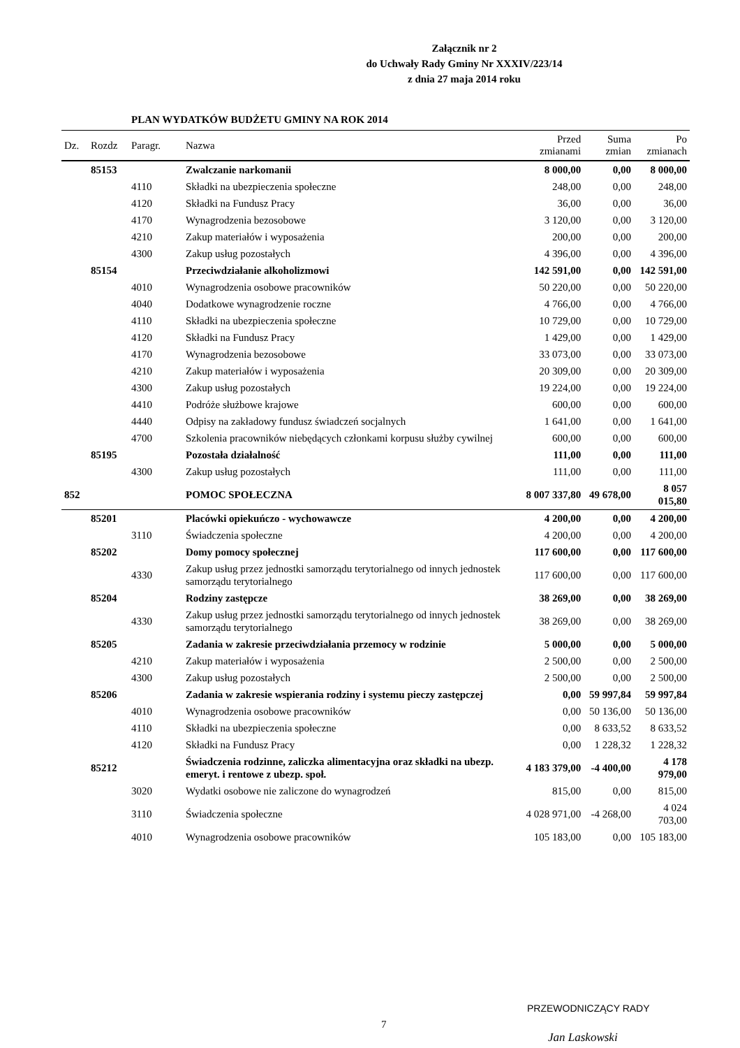Załącznik nr 2
do Uchwały Rady Gminy Nr XXXIV/223/14
z dnia 27 maja 2014 roku
PLAN WYDATKÓW BUDŻETU GMINY NA ROK 2014
| Dz. | Rozdz | Paragr. | Nazwa | Przed zmianami | Suma zmian | Po zmianach |
| --- | --- | --- | --- | --- | --- | --- |
| | 85153 | | Zwalczanie narkomanii | 8 000,00 | 0,00 | 8 000,00 |
| | | 4110 | Składki na ubezpieczenia społeczne | 248,00 | 0,00 | 248,00 |
| | | 4120 | Składki na Fundusz Pracy | 36,00 | 0,00 | 36,00 |
| | | 4170 | Wynagrodzenia bezosobowe | 3 120,00 | 0,00 | 3 120,00 |
| | | 4210 | Zakup materiałów i wyposażenia | 200,00 | 0,00 | 200,00 |
| | | 4300 | Zakup usług pozostałych | 4 396,00 | 0,00 | 4 396,00 |
| | 85154 | | Przeciwdziałanie alkoholizmowi | 142 591,00 | 0,00 | 142 591,00 |
| | | 4010 | Wynagrodzenia osobowe pracowników | 50 220,00 | 0,00 | 50 220,00 |
| | | 4040 | Dodatkowe wynagrodzenie roczne | 4 766,00 | 0,00 | 4 766,00 |
| | | 4110 | Składki na ubezpieczenia społeczne | 10 729,00 | 0,00 | 10 729,00 |
| | | 4120 | Składki na Fundusz Pracy | 1 429,00 | 0,00 | 1 429,00 |
| | | 4170 | Wynagrodzenia bezosobowe | 33 073,00 | 0,00 | 33 073,00 |
| | | 4210 | Zakup materiałów i wyposażenia | 20 309,00 | 0,00 | 20 309,00 |
| | | 4300 | Zakup usług pozostałych | 19 224,00 | 0,00 | 19 224,00 |
| | | 4410 | Podróże służbowe krajowe | 600,00 | 0,00 | 600,00 |
| | | 4440 | Odpisy na zakładowy fundusz świadczeń socjalnych | 1 641,00 | 0,00 | 1 641,00 |
| | | 4700 | Szkolenia pracowników niebędących członkami korpusu służby cywilnej | 600,00 | 0,00 | 600,00 |
| | 85195 | | Pozostała działalność | 111,00 | 0,00 | 111,00 |
| | | 4300 | Zakup usług pozostałych | 111,00 | 0,00 | 111,00 |
| 852 | | | POMOC SPOŁECZNA | 8 007 337,80 | 49 678,00 | 8 057 015,80 |
| | 85201 | | Placówki opiekuńczo - wychowawcze | 4 200,00 | 0,00 | 4 200,00 |
| | | 3110 | Świadczenia społeczne | 4 200,00 | 0,00 | 4 200,00 |
| | 85202 | | Domy pomocy społecznej | 117 600,00 | 0,00 | 117 600,00 |
| | | 4330 | Zakup usług przez jednostki samorządu terytorialnego od innych jednostek samorządu terytorialnego | 117 600,00 | 0,00 | 117 600,00 |
| | 85204 | | Rodziny zastępcze | 38 269,00 | 0,00 | 38 269,00 |
| | | 4330 | Zakup usług przez jednostki samorządu terytorialnego od innych jednostek samorządu terytorialnego | 38 269,00 | 0,00 | 38 269,00 |
| | 85205 | | Zadania w zakresie przeciwdziałania przemocy w rodzinie | 5 000,00 | 0,00 | 5 000,00 |
| | | 4210 | Zakup materiałów i wyposażenia | 2 500,00 | 0,00 | 2 500,00 |
| | | 4300 | Zakup usług pozostałych | 2 500,00 | 0,00 | 2 500,00 |
| | 85206 | | Zadania w zakresie wspierania rodziny i systemu pieczy zastępczej | 0,00 | 59 997,84 | 59 997,84 |
| | | 4010 | Wynagrodzenia osobowe pracowników | 0,00 | 50 136,00 | 50 136,00 |
| | | 4110 | Składki na ubezpieczenia społeczne | 0,00 | 8 633,52 | 8 633,52 |
| | | 4120 | Składki na Fundusz Pracy | 0,00 | 1 228,32 | 1 228,32 |
| | 85212 | | Świadczenia rodzinne, zaliczka alimentacyjna oraz składki na ubezp. emeryt. i rentowe z ubezp. społ. | 4 183 379,00 | -4 400,00 | 4 178 979,00 |
| | | 3020 | Wydatki osobowe nie zaliczone do wynagrodzeń | 815,00 | 0,00 | 815,00 |
| | | 3110 | Świadczenia społeczne | 4 028 971,00 | -4 268,00 | 4 024 703,00 |
| | | 4010 | Wynagrodzenia osobowe pracowników | 105 183,00 | 0,00 | 105 183,00 |
7
PRZEWODNICZĄCY RADY
Jan Laskowski